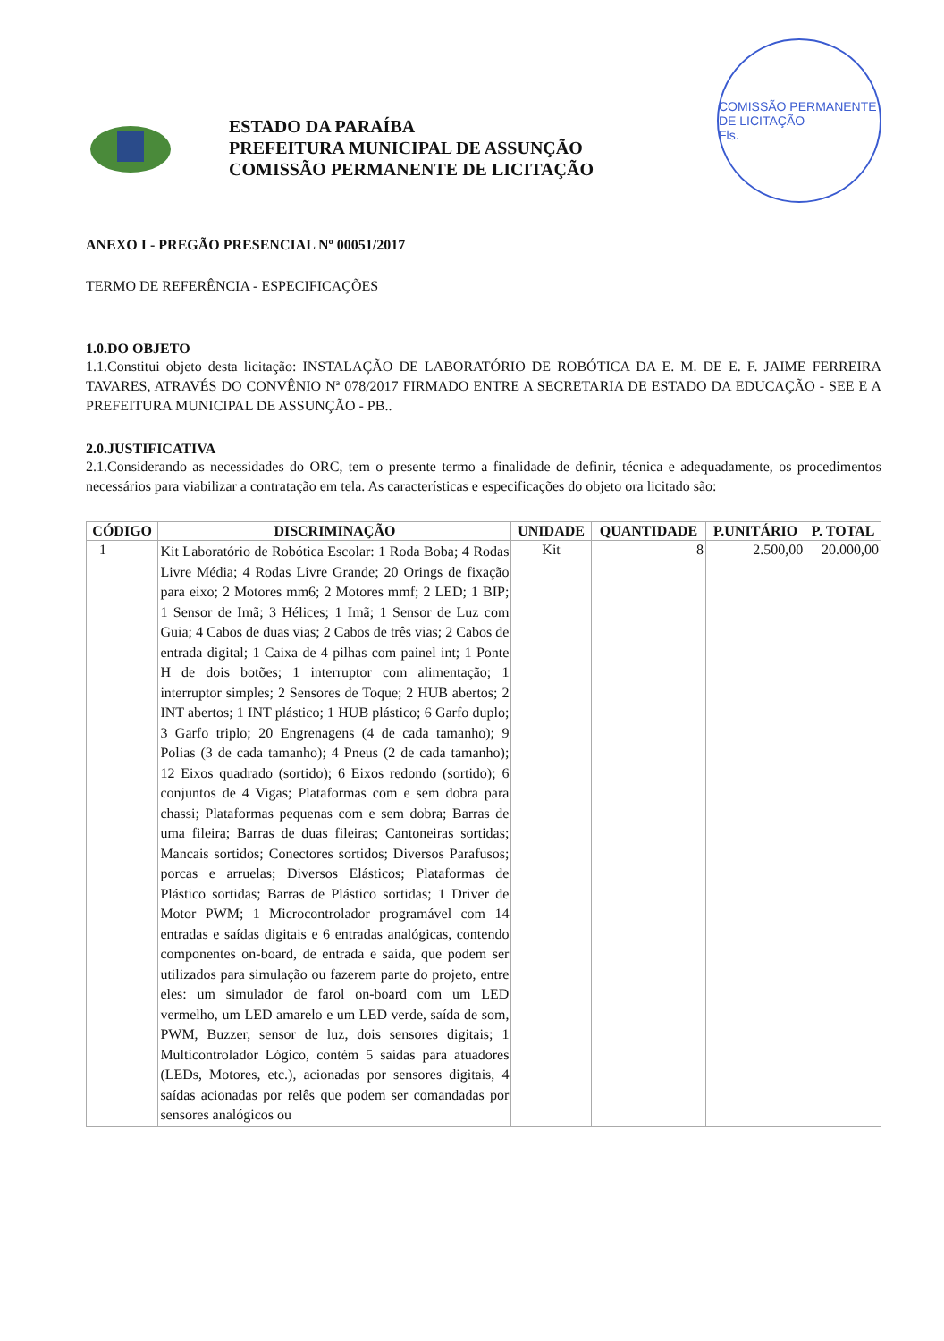ESTADO DA PARAÍBA
PREFEITURA MUNICIPAL DE ASSUNÇÃO
COMISSÃO PERMANENTE DE LICITAÇÃO
COMISSÃO PERMANENTE DE LICITAÇÃO
Fls.
ANEXO I - PREGÃO PRESENCIAL Nº 00051/2017
TERMO DE REFERÊNCIA - ESPECIFICAÇÕES
1.0.DO OBJETO
1.1.Constitui objeto desta licitação: INSTALAÇÃO DE LABORATÓRIO DE ROBÓTICA DA E. M. DE E. F. JAIME FERREIRA TAVARES, ATRAVÉS DO CONVÊNIO Nª 078/2017 FIRMADO ENTRE A SECRETARIA DE ESTADO DA EDUCAÇÃO - SEE E A PREFEITURA MUNICIPAL DE ASSUNÇÃO - PB..
2.0.JUSTIFICATIVA
2.1.Considerando as necessidades do ORC, tem o presente termo a finalidade de definir, técnica e adequadamente, os procedimentos necessários para viabilizar a contratação em tela. As características e especificações do objeto ora licitado são:
| CÓDIGO | DISCRIMINAÇÃO | UNIDADE | QUANTIDADE | P.UNITÁRIO | P. TOTAL |
| --- | --- | --- | --- | --- | --- |
| 1 | Kit Laboratório de Robótica Escolar: 1 Roda Boba; 4 Rodas Livre Média; 4 Rodas Livre Grande; 20 Orings de fixação para eixo; 2 Motores mm6; 2 Motores mmf; 2 LED; 1 BIP; 1 Sensor de Imã; 3 Hélices; 1 Imã; 1 Sensor de Luz com Guia; 4 Cabos de duas vias; 2 Cabos de três vias; 2 Cabos de entrada digital; 1 Caixa de 4 pilhas com painel int; 1 Ponte H de dois botões; 1 interruptor com alimentação; 1 interruptor simples; 2 Sensores de Toque; 2 HUB abertos; 2 INT abertos; 1 INT plástico; 1 HUB plástico; 6 Garfo duplo; 3 Garfo triplo; 20 Engrenagens (4 de cada tamanho); 9 Polias (3 de cada tamanho); 4 Pneus (2 de cada tamanho); 12 Eixos quadrado (sortido); 6 Eixos redondo (sortido); 6 conjuntos de 4 Vigas; Plataformas com e sem dobra para chassi; Plataformas pequenas com e sem dobra; Barras de uma fileira; Barras de duas fileiras; Cantoneiras sortidas; Mancais sortidos; Conectores sortidos; Diversos Parafusos; porcas e arruelas; Diversos Elásticos; Plataformas de Plástico sortidas; Barras de Plástico sortidas; 1 Driver de Motor PWM; 1 Microcontrolador programável com 14 entradas e saídas digitais e 6 entradas analógicas, contendo componentes on-board, de entrada e saída, que podem ser utilizados para simulação ou fazerem parte do projeto, entre eles: um simulador de farol on-board com um LED vermelho, um LED amarelo e um LED verde, saída de som, PWM, Buzzer, sensor de luz, dois sensores digitais; 1 Multicontrolador Lógico, contém 5 saídas para atuadores (LEDs, Motores, etc.), acionadas por sensores digitais, 4 saídas acionadas por relês que podem ser comandadas por sensores analógicos ou | Kit | 8 | 2.500,00 | 20.000,00 |